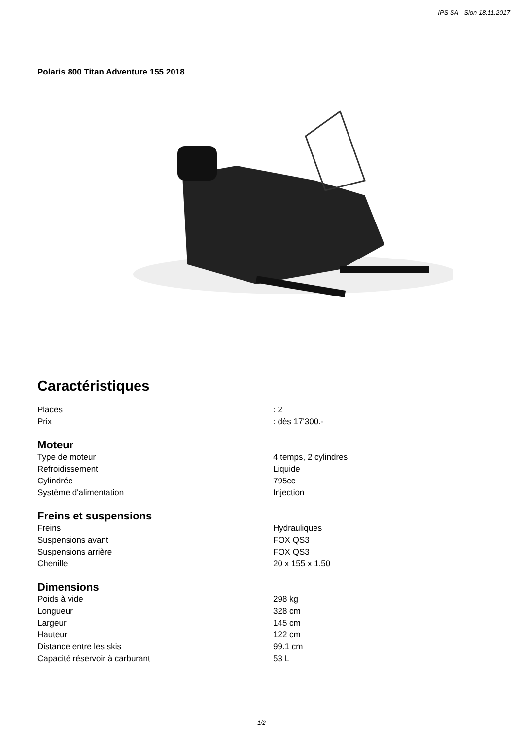IPS SA - Sion 18.11.2017
Polaris 800 Titan Adventure 155 2018
Caractéristiques
| Places | : 2 |
| Prix | : dès 17'300.- |
Moteur
| Type de moteur | 4 temps, 2 cylindres |
| Refroidissement | Liquide |
| Cylindrée | 795cc |
| Système d'alimentation | Injection |
Freins et suspensions
| Freins | Hydrauliques |
| Suspensions avant | FOX QS3 |
| Suspensions arrière | FOX QS3 |
| Chenille | 20 x 155 x 1.50 |
Dimensions
| Poids à vide | 298 kg |
| Longueur | 328 cm |
| Largeur | 145 cm |
| Hauteur | 122 cm |
| Distance entre les skis | 99.1 cm |
| Capacité réservoir à carburant | 53 L |
1/2